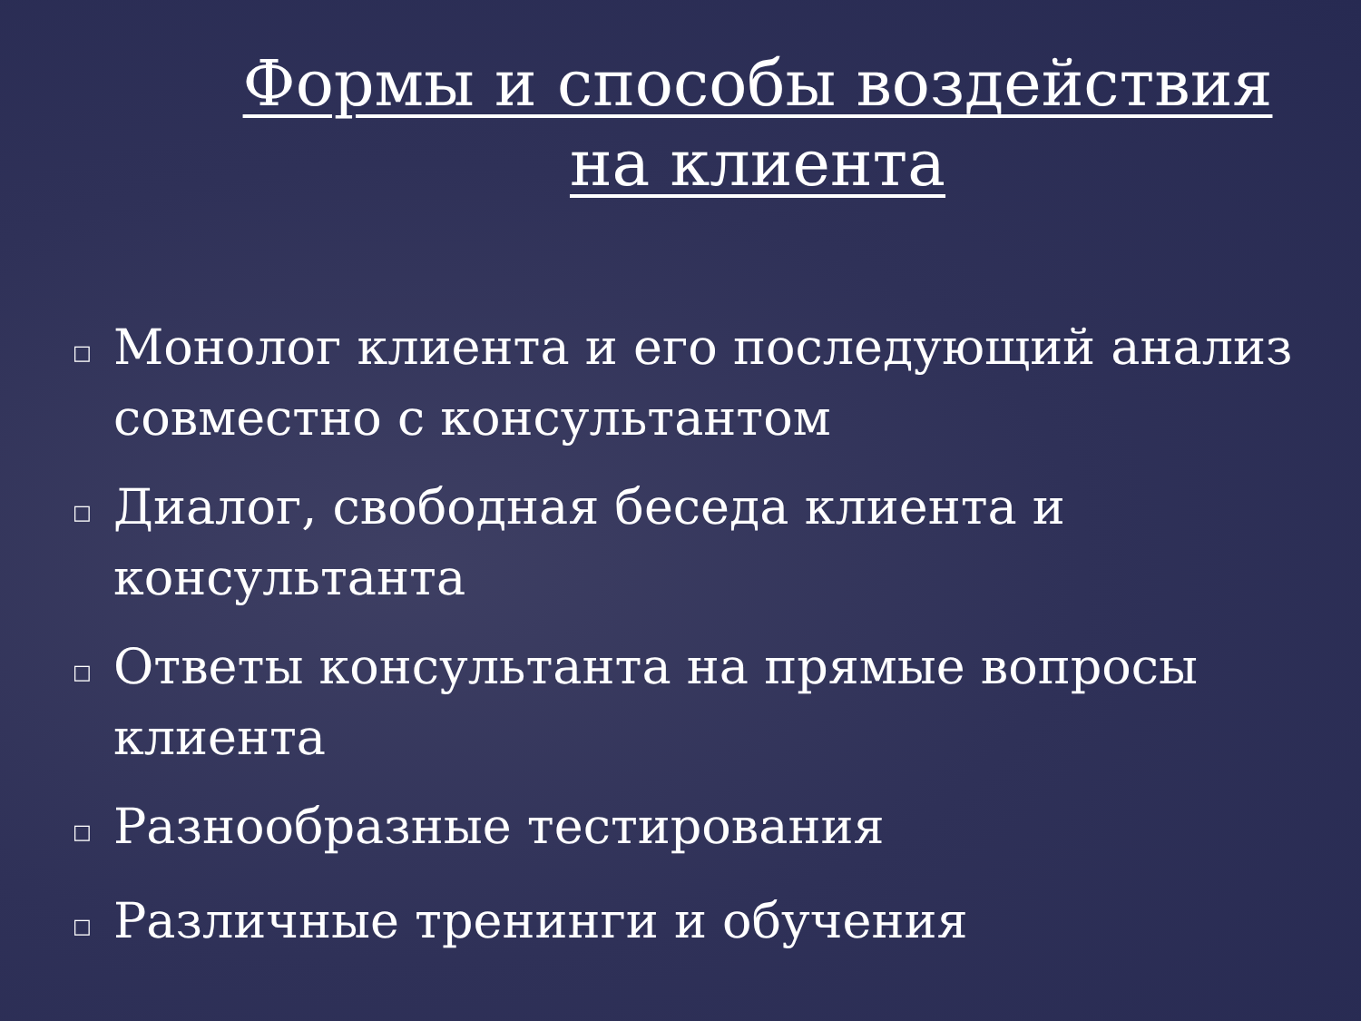Формы и способы воздействия на клиента
□ Монолог клиента и его последующий анализ совместно с консультантом
□ Диалог, свободная беседа клиента и консультанта
□ Ответы консультанта на прямые вопросы клиента
□ Разнообразные тестирования
□ Различные тренинги и обучения